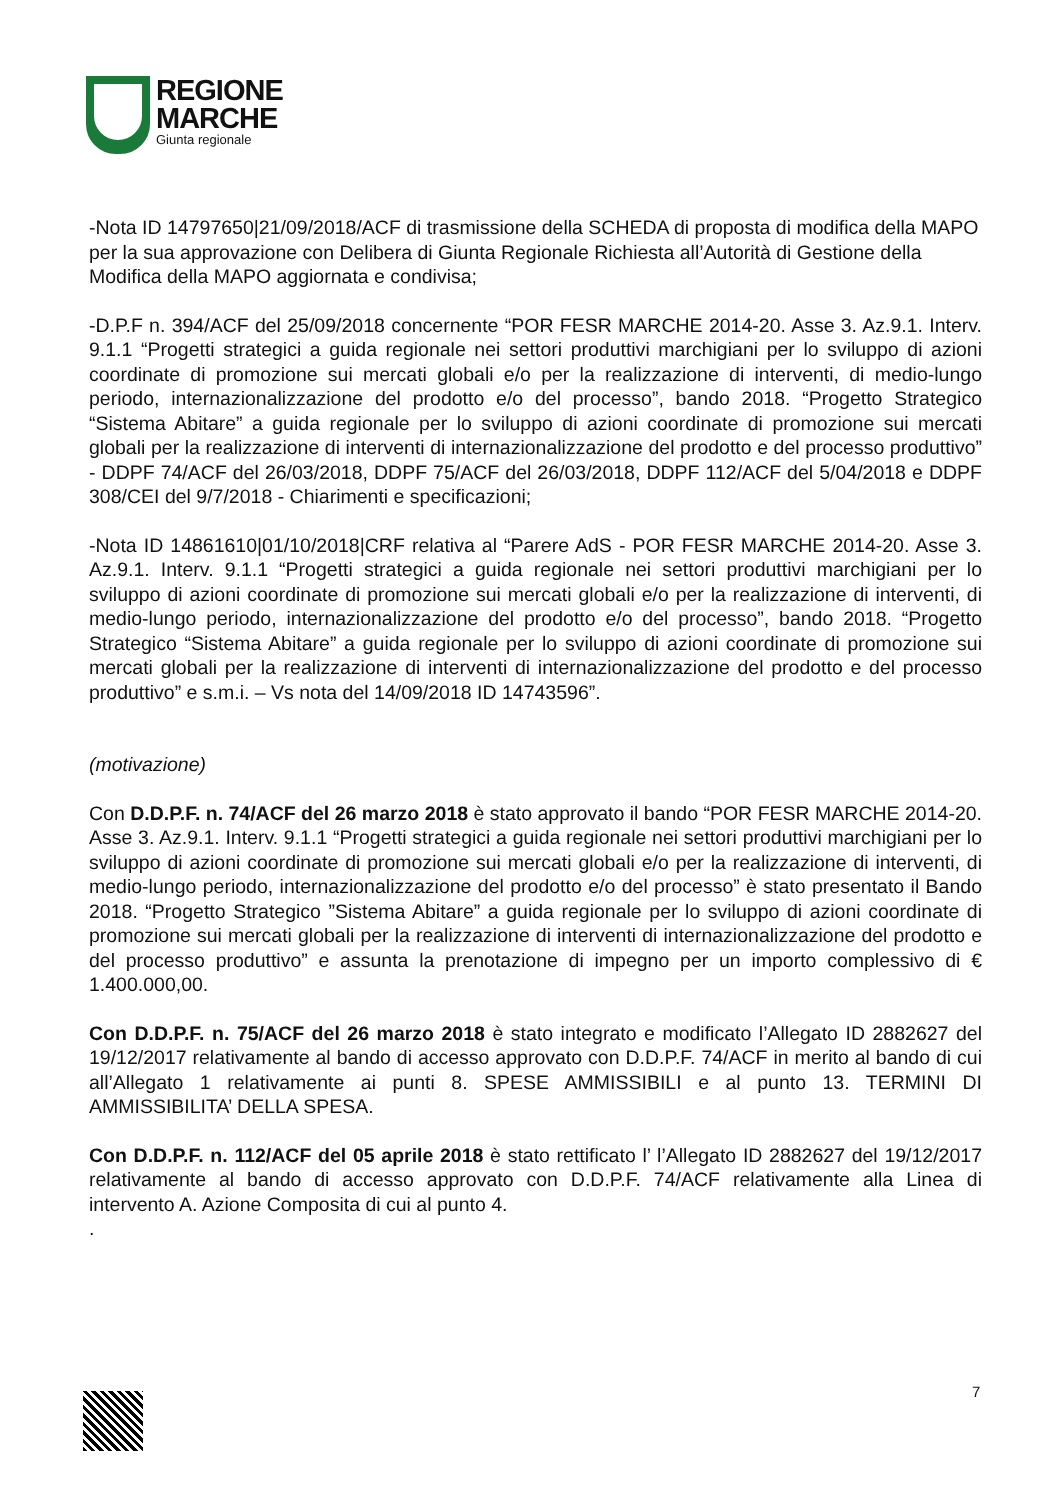REGIONE
MARCHE
Giunta regionale
-Nota ID 14797650|21/09/2018/ACF di trasmissione della SCHEDA di proposta di modifica della MAPO per la sua approvazione con Delibera di Giunta Regionale Richiesta all’Autorità di Gestione della Modifica della MAPO aggiornata e condivisa;
-D.P.F n. 394/ACF del 25/09/2018 concernente “POR FESR MARCHE 2014-20. Asse 3. Az.9.1. Interv. 9.1.1 “Progetti strategici a guida regionale nei settori produttivi marchigiani per lo sviluppo di azioni coordinate di promozione sui mercati globali e/o per la realizzazione di interventi, di medio-lungo periodo, internazionalizzazione del prodotto e/o del processo”, bando 2018. “Progetto Strategico “Sistema Abitare” a guida regionale per lo sviluppo di azioni coordinate di promozione sui mercati globali per la realizzazione di interventi di internazionalizzazione del prodotto e del processo produttivo” - DDPF 74/ACF del 26/03/2018, DDPF 75/ACF del 26/03/2018, DDPF 112/ACF del 5/04/2018 e DDPF 308/CEI del 9/7/2018 - Chiarimenti e specificazioni;
-Nota ID 14861610|01/10/2018|CRF relativa al “Parere AdS - POR FESR MARCHE 2014-20. Asse 3. Az.9.1. Interv. 9.1.1 “Progetti strategici a guida regionale nei settori produttivi marchigiani per lo sviluppo di azioni coordinate di promozione sui mercati globali e/o per la realizzazione di interventi, di medio-lungo periodo, internazionalizzazione del prodotto e/o del processo”, bando 2018. “Progetto Strategico “Sistema Abitare” a guida regionale per lo sviluppo di azioni coordinate di promozione sui mercati globali per la realizzazione di interventi di internazionalizzazione del prodotto e del processo produttivo” e s.m.i. – Vs nota del 14/09/2018 ID 14743596”.
(motivazione)
Con D.D.P.F. n. 74/ACF del 26 marzo 2018 è stato approvato il bando “POR FESR MARCHE 2014-20. Asse 3. Az.9.1. Interv. 9.1.1 “Progetti strategici a guida regionale nei settori produttivi marchigiani per lo sviluppo di azioni coordinate di promozione sui mercati globali e/o per la realizzazione di interventi, di medio-lungo periodo, internazionalizzazione del prodotto e/o del processo” è stato presentato il Bando 2018. “Progetto Strategico ”Sistema Abitare” a guida regionale per lo sviluppo di azioni coordinate di promozione sui mercati globali per la realizzazione di interventi di internazionalizzazione del prodotto e del processo produttivo” e assunta la prenotazione di impegno per un importo complessivo di € 1.400.000,00.
Con D.D.P.F. n. 75/ACF del 26 marzo 2018 è stato integrato e modificato l’Allegato ID 2882627 del 19/12/2017 relativamente al bando di accesso approvato con D.D.P.F. 74/ACF in merito al bando di cui all’Allegato 1 relativamente ai punti 8. SPESE AMMISSIBILI e al punto 13. TERMINI DI AMMISSIBILITA’ DELLA SPESA.
Con D.D.P.F. n. 112/ACF del 05 aprile 2018 è stato rettificato l’ l’Allegato ID 2882627 del 19/12/2017 relativamente al bando di accesso approvato con D.D.P.F. 74/ACF relativamente alla Linea di intervento A. Azione Composita di cui al punto 4.
.
7